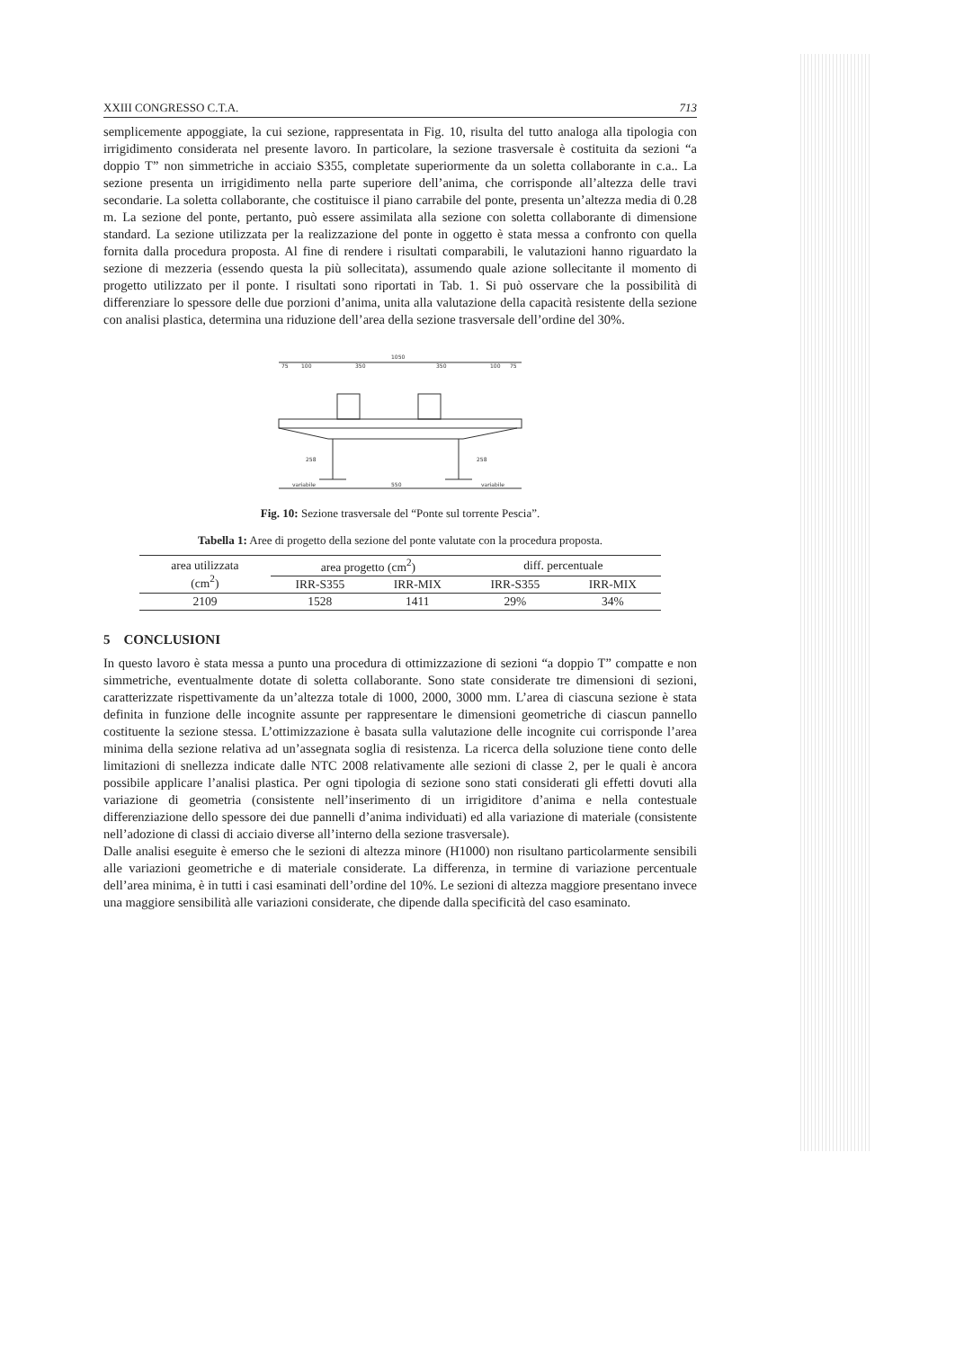XXIII CONGRESSO C.T.A. 713
semplicemente appoggiate, la cui sezione, rappresentata in Fig. 10, risulta del tutto analoga alla tipologia con irrigidimento considerata nel presente lavoro. In particolare, la sezione trasversale è costituita da sezioni “a doppio T” non simmetriche in acciaio S355, completate superiormente da un soletta collaborante in c.a.. La sezione presenta un irrigidimento nella parte superiore dell’anima, che corrisponde all’altezza delle travi secondarie. La soletta collaborante, che costituisce il piano carrabile del ponte, presenta un’altezza media di 0.28 m. La sezione del ponte, pertanto, può essere assimilata alla sezione con soletta collaborante di dimensione standard. La sezione utilizzata per la realizzazione del ponte in oggetto è stata messa a confronto con quella fornita dalla procedura proposta. Al fine di rendere i risultati comparabili, le valutazioni hanno riguardato la sezione di mezzeria (essendo questa la più sollecitata), assumendo quale azione sollecitante il momento di progetto utilizzato per il ponte. I risultati sono riportati in Tab. 1. Si può osservare che la possibilità di differenziare lo spessore delle due porzioni d’anima, unita alla valutazione della capacità resistente della sezione con analisi plastica, determina una riduzione dell’area della sezione trasversale dell’ordine del 30%.
1050
75
100
350
350
100
75
variabile
550
variabile
258
258
Fig. 10: Sezione trasversale del “Ponte sul torrente Pescia”.
Tabella 1: Aree di progetto della sezione del ponte valutate con la procedura proposta.
| area utilizzata (cm<sup>2</sup>) | area progetto (cm<sup>2</sup>) | | diff. percentuale | |
| --- | --- | --- | --- | --- |
| | IRR-S355 | IRR-MIX | IRR-S355 | IRR-MIX |
| 2109 | 1528 | 1411 | 29% | 34% |
5 CONCLUSIONI
In questo lavoro è stata messa a punto una procedura di ottimizzazione di sezioni “a doppio T” compatte e non simmetriche, eventualmente dotate di soletta collaborante. Sono state considerate tre dimensioni di sezioni, caratterizzate rispettivamente da un’altezza totale di 1000, 2000, 3000 mm. L’area di ciascuna sezione è stata definita in funzione delle incognite assunte per rappresentare le dimensioni geometriche di ciascun pannello costituente la sezione stessa. L’ottimizzazione è basata sulla valutazione delle incognite cui corrisponde l’area minima della sezione relativa ad un’assegnata soglia di resistenza. La ricerca della soluzione tiene conto delle limitazioni di snellezza indicate dalle NTC 2008 relativamente alle sezioni di classe 2, per le quali è ancora possibile applicare l’analisi plastica. Per ogni tipologia di sezione sono stati considerati gli effetti dovuti alla variazione di geometria (consistente nell’inserimento di un irrigiditore d’anima e nella contestuale differenziazione dello spessore dei due pannelli d’anima individuati) ed alla variazione di materiale (consistente nell’adozione di classi di acciaio diverse all’interno della sezione trasversale).
Dalle analisi eseguite è emerso che le sezioni di altezza minore (H1000) non risultano particolarmente sensibili alle variazioni geometriche e di materiale considerate. La differenza, in termine di variazione percentuale dell’area minima, è in tutti i casi esaminati dell’ordine del 10%. Le sezioni di altezza maggiore presentano invece una maggiore sensibilità alle variazioni considerate, che dipende dalla specificità del caso esaminato.